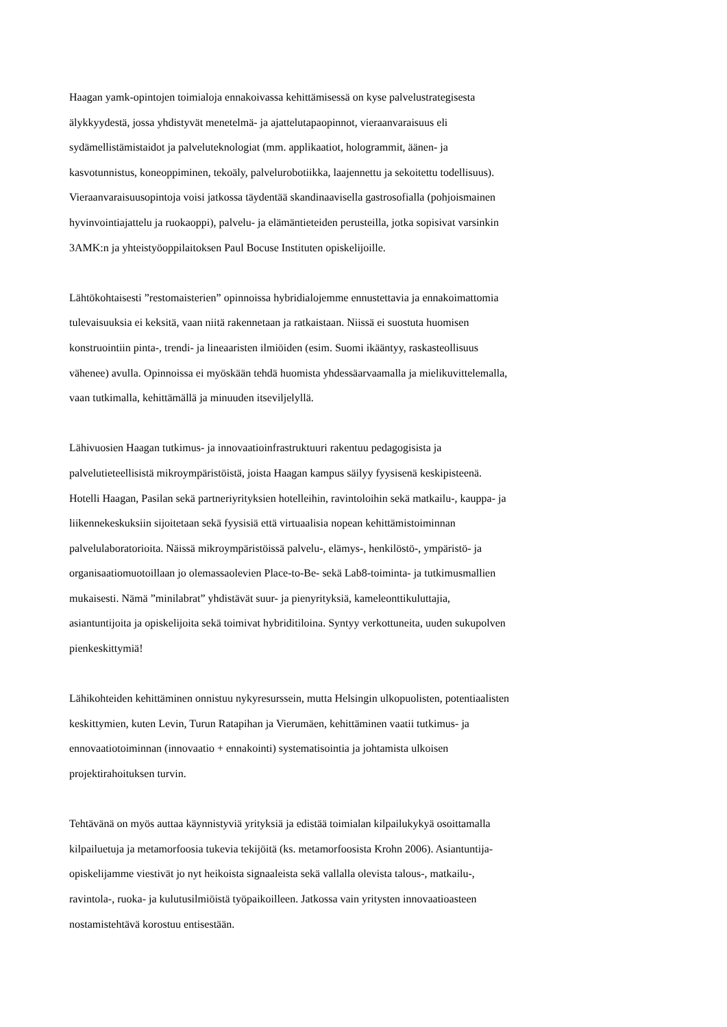Haagan yamk-opintojen toimialoja ennakoivassa kehittämisessä on kyse palvelustrategisesta
älykkyydestä, jossa yhdistyvät menetelmä- ja ajattelutapaopinnot, vieraanvaraisuus eli
sydämellistämistaidot ja palveluteknologiat (mm. applikaatiot, hologrammit, äänen- ja
kasvotunnistus, koneoppiminen, tekoäly, palvelurobotiikka, laajennettu ja sekoitettu todellisuus).
Vieraanvaraisuusopintoja voisi jatkossa täydentää skandinaavisella gastrosofialla (pohjoismainen
hyvinvointiajattelu ja ruokaoppi), palvelu- ja elämäntieteiden perusteilla, jotka sopisivat varsinkin
3AMK:n ja yhteistyöoppilaitoksen Paul Bocuse Instituten opiskelijoille.
Lähtökohtaisesti ”restomaisterien” opinnoissa hybridialojemme ennustettavia ja ennakoimattomia
tulevaisuuksia ei keksitä, vaan niitä rakennetaan ja ratkaistaan. Niissä ei suostuta huomisen
konstruointiin pinta-, trendi- ja lineaaristen ilmiöiden (esim. Suomi ikääntyy, raskasteollisuus
vähenee) avulla. Opinnoissa ei myöskään tehdä huomista yhdessäarvaamalla ja mielikuvittelemalla,
vaan tutkimalla, kehittämällä ja minuuden itseviljelyllä.
Lähivuosien Haagan tutkimus- ja innovaatioinfrastruktuuri rakentuu pedagogisista ja
palvelutieteellisistä mikroympäristöistä, joista Haagan kampus säilyy fyysisenä keskipisteenä.
Hotelli Haagan, Pasilan sekä partneriyrityksien hotelleihin, ravintoloihin sekä matkailu-, kauppa- ja
liikennekeskuksiin sijoitetaan sekä fyysisiä että virtuaalisia nopean kehittämistoiminnan
palvelulaboratorioita. Näissä mikroympäristöissä palvelu-, elämys-, henkilöstö-, ympäristö- ja
organisaatiomuotoillaan jo olemassaolevien Place-to-Be- sekä Lab8-toiminta- ja tutkimusmallien
mukaisesti. Nämä ”minilabrat” yhdistävät suur- ja pienyrityksiä, kameleonttikuluttajia,
asiantuntijoita ja opiskelijoita sekä toimivat hybriditiloina. Syntyy verkottuneita, uuden sukupolven
pienkeskittymiä!
Lähikohteiden kehittäminen onnistuu nykyresurssein, mutta Helsingin ulkopuolisten, potentiaalisten
keskittymien, kuten Levin, Turun Ratapihan ja Vierumäen, kehittäminen vaatii tutkimus- ja
ennovaatiotoiminnan (innovaatio + ennakointi) systematisointia ja johtamista ulkoisen
projektirahoituksen turvin.
Tehtävänä on myös auttaa käynnistyviä yrityksiä ja edistää toimialan kilpailukykyä osoittamalla
kilpailuetuja ja metamorfoosia tukevia tekijöitä (ks. metamorfoosista Krohn 2006). Asiantuntija-
opiskelijamme viestivät jo nyt heikoista signaaleista sekä vallalla olevista talous-, matkailu-,
ravintola-, ruoka- ja kulutusilmiöistä työpaikoilleen. Jatkossa vain yritysten innovaatioasteen
nostamistehtävä korostuu entisestään.